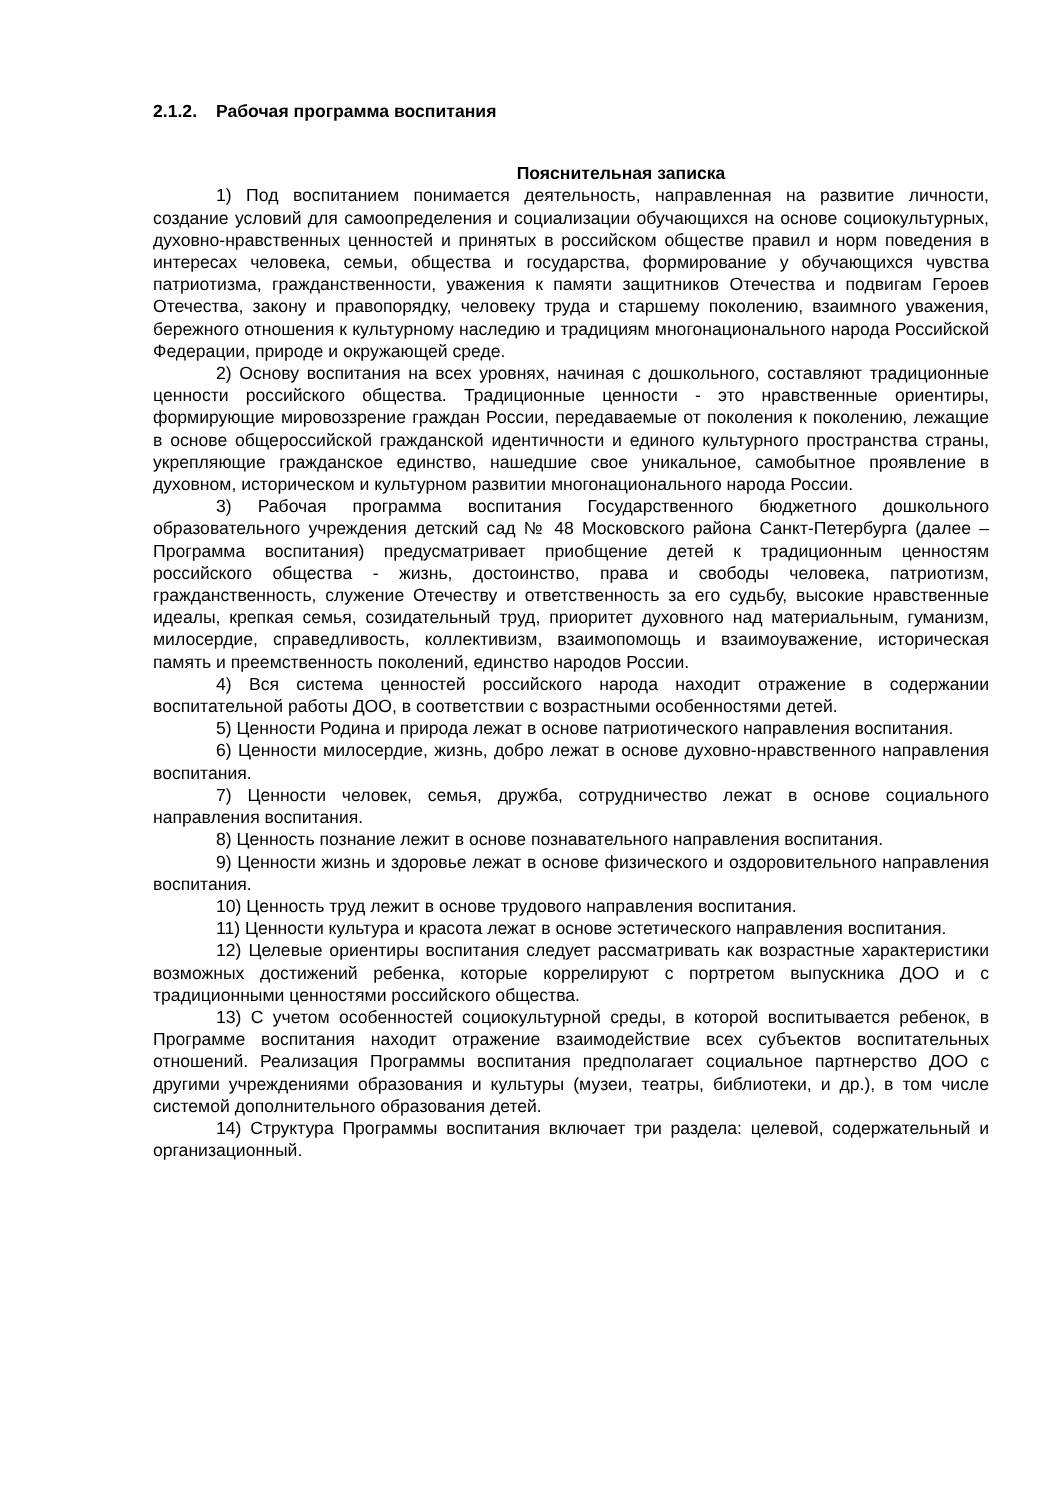2.1.2. Рабочая программа воспитания
Пояснительная записка
1) Под воспитанием понимается деятельность, направленная на развитие личности, создание условий для самоопределения и социализации обучающихся на основе социокультурных, духовно-нравственных ценностей и принятых в российском обществе правил и норм поведения в интересах человека, семьи, общества и государства, формирование у обучающихся чувства патриотизма, гражданственности, уважения к памяти защитников Отечества и подвигам Героев Отечества, закону и правопорядку, человеку труда и старшему поколению, взаимного уважения, бережного отношения к культурному наследию и традициям многонационального народа Российской Федерации, природе и окружающей среде.
2) Основу воспитания на всех уровнях, начиная с дошкольного, составляют традиционные ценности российского общества. Традиционные ценности - это нравственные ориентиры, формирующие мировоззрение граждан России, передаваемые от поколения к поколению, лежащие в основе общероссийской гражданской идентичности и единого культурного пространства страны, укрепляющие гражданское единство, нашедшие свое уникальное, самобытное проявление в духовном, историческом и культурном развитии многонационального народа России.
3) Рабочая программа воспитания Государственного бюджетного дошкольного образовательного учреждения детский сад № 48 Московского района Санкт-Петербурга (далее – Программа воспитания) предусматривает приобщение детей к традиционным ценностям российского общества - жизнь, достоинство, права и свободы человека, патриотизм, гражданственность, служение Отечеству и ответственность за его судьбу, высокие нравственные идеалы, крепкая семья, созидательный труд, приоритет духовного над материальным, гуманизм, милосердие, справедливость, коллективизм, взаимопомощь и взаимоуважение, историческая память и преемственность поколений, единство народов России.
4) Вся система ценностей российского народа находит отражение в содержании воспитательной работы ДОО, в соответствии с возрастными особенностями детей.
5) Ценности Родина и природа лежат в основе патриотического направления воспитания.
6) Ценности милосердие, жизнь, добро лежат в основе духовно-нравственного направления воспитания.
7) Ценности человек, семья, дружба, сотрудничество лежат в основе социального направления воспитания.
8) Ценность познание лежит в основе познавательного направления воспитания.
9) Ценности жизнь и здоровье лежат в основе физического и оздоровительного направления воспитания.
10) Ценность труд лежит в основе трудового направления воспитания.
11) Ценности культура и красота лежат в основе эстетического направления воспитания.
12) Целевые ориентиры воспитания следует рассматривать как возрастные характеристики возможных достижений ребенка, которые коррелируют с портретом выпускника ДОО и с традиционными ценностями российского общества.
13) С учетом особенностей социокультурной среды, в которой воспитывается ребенок, в Программе воспитания находит отражение взаимодействие всех субъектов воспитательных отношений. Реализация Программы воспитания предполагает социальное партнерство ДОО с другими учреждениями образования и культуры (музеи, театры, библиотеки, и др.), в том числе системой дополнительного образования детей.
14) Структура Программы воспитания включает три раздела: целевой, содержательный и организационный.